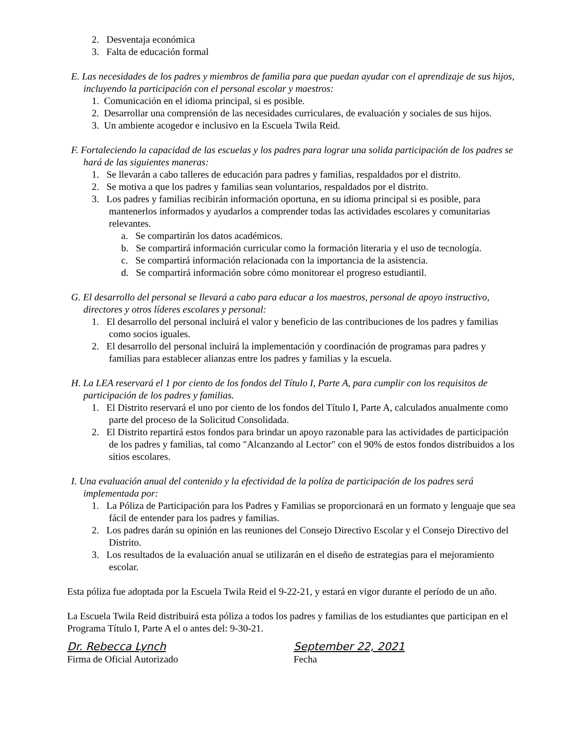2. Desventaja económica
3. Falta de educación formal
E. Las necesidades de los padres y miembros de familia para que puedan ayudar con el aprendizaje de sus hijos, incluyendo la participación con el personal escolar y maestros:
1. Comunicación en el idioma principal, si es posible.
2. Desarrollar una comprensión de las necesidades curriculares, de evaluación y sociales de sus hijos.
3. Un ambiente acogedor e inclusivo en la Escuela Twila Reid.
F. Fortaleciendo la capacidad de las escuelas y los padres para lograr una solida participación de los padres se hará de las siguientes maneras:
1. Se llevarán a cabo talleres de educación para padres y familias, respaldados por el distrito.
2. Se motiva a que los padres y familias sean voluntarios, respaldados por el distrito.
3. Los padres y familias recibirán información oportuna, en su idioma principal si es posible, para mantenerlos informados y ayudarlos a comprender todas las actividades escolares y comunitarias relevantes.
a. Se compartirán los datos académicos.
b. Se compartirá información curricular como la formación literaria y el uso de tecnología.
c. Se compartirá información relacionada con la importancia de la asistencia.
d. Se compartirá información sobre cómo monitorear el progreso estudiantil.
G. El desarrollo del personal se llevará a cabo para educar a los maestros, personal de apoyo instructivo, directores y otros líderes escolares y personal:
1. El desarrollo del personal incluirá el valor y beneficio de las contribuciones de los padres y familias como socios iguales.
2. El desarrollo del personal incluirá la implementación y coordinación de programas para padres y familias para establecer alianzas entre los padres y familias y la escuela.
H. La LEA reservará el 1 por ciento de los fondos del Título I, Parte A, para cumplir con los requisitos de participación de los padres y familias.
1. El Distrito reservará el uno por ciento de los fondos del Título I, Parte A, calculados anualmente como parte del proceso de la Solicitud Consolidada.
2. El Distrito repartirá estos fondos para brindar un apoyo razonable para las actividades de participación de los padres y familias, tal como "Alcanzando al Lector" con el 90% de estos fondos distribuidos a los sitios escolares.
I. Una evaluación anual del contenido y la efectividad de la políza de participación de los padres será implementada por:
1. La Póliza de Participación para los Padres y Familias se proporcionará en un formato y lenguaje que sea fácil de entender para los padres y familias.
2. Los padres darán su opinión en las reuniones del Consejo Directivo Escolar y el Consejo Directivo del Distrito.
3. Los resultados de la evaluación anual se utilizarán en el diseño de estrategias para el mejoramiento escolar.
Esta póliza fue adoptada por la Escuela Twila Reid el 9-22-21, y estará en vigor durante el período de un año.
La Escuela Twila Reid distribuirá esta póliza a todos los padres y familias de los estudiantes que participan en el Programa Título I, Parte A el o antes del: 9-30-21.
Dr. Rebecca Lynch
Firma de Oficial Autorizado
September 22, 2021
Fecha